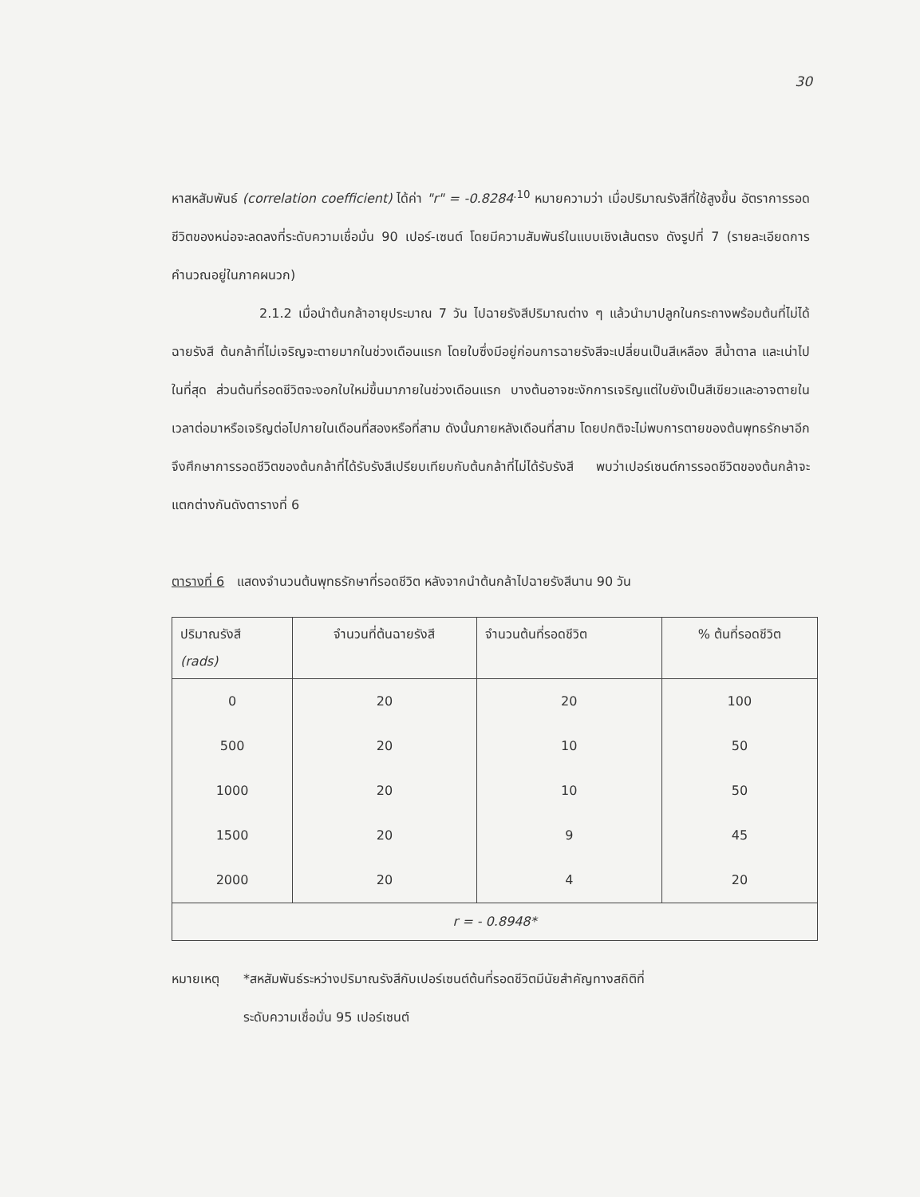30
หาสหสัมพันธ์ (correlation coefficient) ได้ค่า "r" = -0.8284<sup>.10</sup> หมายความว่า เมื่อปริมาณรังสีที่ใช้สูงขึ้น อัตราการรอดชีวิตของหน่อจะลดลงที่ระดับความเชื่อมั่น 90 เปอร์-เซนต์ โดยมีความสัมพันธ์ในแบบเชิงเส้นตรง ดังรูปที่ 7 (รายละเอียดการคำนวณอยู่ในภาคผนวก)
2.1.2 เมื่อนำต้นกล้าอายุประมาณ 7 วัน ไปฉายรังสีปริมาณต่าง ๆ แล้วนำมาปลูกในกระถางพร้อมต้นที่ไม่ได้ฉายรังสี ต้นกล้าที่ไม่เจริญจะตายมากในช่วงเดือนแรก โดยใบซึ่งมีอยู่ก่อนการฉายรังสีจะเปลี่ยนเป็นสีเหลือง สีน้ำตาล และเน่าไปในที่สุด ส่วนต้นที่รอดชีวิตจะงอกใบใหม่ขึ้นมาภายในช่วงเดือนแรก บางต้นอาจชะงักการเจริญแต่ใบยังเป็นสีเขียวและอาจตายในเวลาต่อมาหรือเจริญต่อไปภายในเดือนที่สองหรือที่สาม ดังนั้นภายหลังเดือนที่สาม โดยปกติจะไม่พบการตายของต้นพุทธรักษาอีก จึงศึกษาการรอดชีวิตของต้นกล้าที่ได้รับรังสีเปรียบเทียบกับต้นกล้าที่ไม่ได้รับรังสี พบว่าเปอร์เซนต์การรอดชีวิตของต้นกล้าจะแตกต่างกันดังตารางที่ 6
ตารางที่ 6 แสดงจำนวนต้นพุทธรักษาที่รอดชีวิต หลังจากนำต้นกล้าไปฉายรังสีนาน 90 วัน
| ปริมาณรังสี (rads) | จำนวนที่ต้นฉายรังสี | จำนวนต้นที่รอดชีวิต | % ต้นที่รอดชีวิต |
| --- | --- | --- | --- |
| 0 | 20 | 20 | 100 |
| 500 | 20 | 10 | 50 |
| 1000 | 20 | 10 | 50 |
| 1500 | 20 | 9 | 45 |
| 2000 | 20 | 4 | 20 |
| r = - 0.8948* | | | |
หมายเหตุ *สหสัมพันธ์ระหว่างปริมาณรังสีกับเปอร์เซนต์ต้นที่รอดชีวิตมีนัยสำคัญทางสถิติที่
ระดับความเชื่อมั่น 95 เปอร์เซนต์